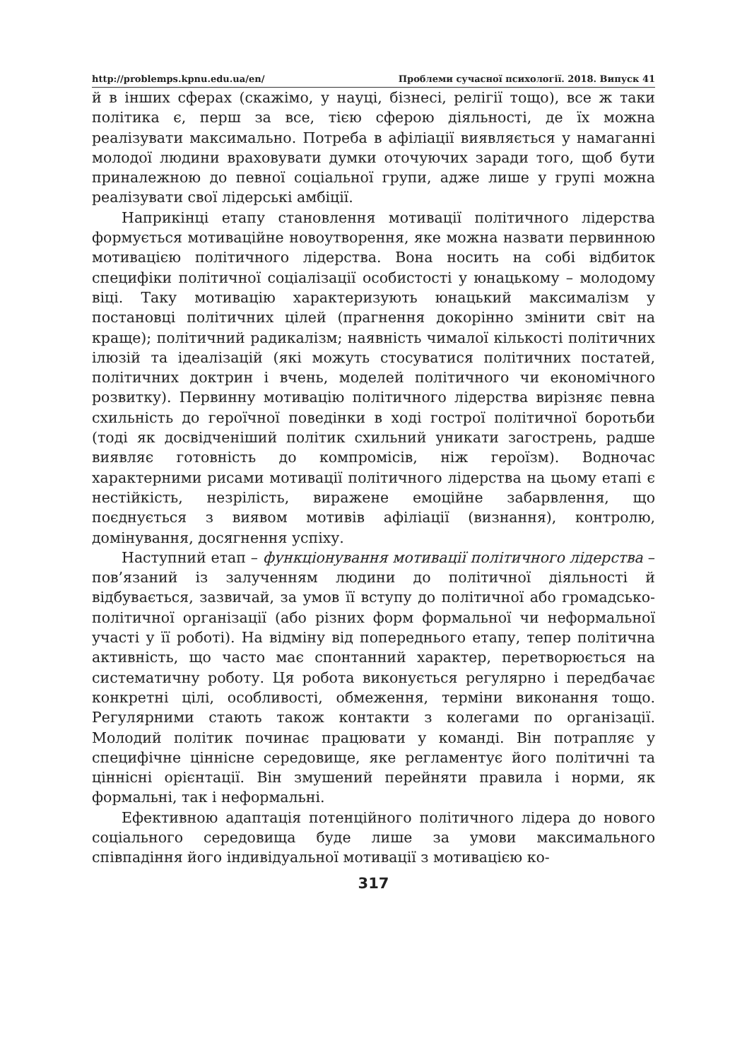http://problemps.kpnu.edu.ua/en/ Проблеми сучасної психології. 2018. Випуск 41
й в інших сферах (скажімо, у науці, бізнесі, релігії тощо), все ж таки політика є, перш за все, тією сферою діяльності, де їх можна реалізувати максимально. Потреба в афіліації виявляється у намаганні молодої людини враховувати думки оточуючих заради того, щоб бути приналежною до певної соціальної групи, адже лише у групі можна реалізувати свої лідерські амбіції.
Наприкінці етапу становлення мотивації політичного лідерства формується мотиваційне новоутворення, яке можна назвати первинною мотивацією політичного лідерства. Вона носить на собі відбиток специфіки політичної соціалізації особистості у юнацькому – молодому віці. Таку мотивацію характеризують юнацький максималізм у постановці політичних цілей (прагнення докорінно змінити світ на краще); політичний радикалізм; наявність чималої кількості політичних ілюзій та ідеалізацій (які можуть стосуватися політичних постатей, політичних доктрин і вчень, моделей політичного чи економічного розвитку). Первинну мотивацію політичного лідерства вирізняє певна схильність до героїчної поведінки в ході гострої політичної боротьби (тоді як досвідченіший політик схильний уникати загострень, радше виявляє готовність до компромісів, ніж героїзм). Водночас характерними рисами мотивації політичного лідерства на цьому етапі є нестійкість, незрілість, виражене емоційне забарвлення, що поєднується з виявом мотивів афіліації (визнання), контролю, домінування, досягнення успіху.
Наступний етап – функціонування мотивації політичного лідерства – пов’язаний із залученням людини до політичної діяльності й відбувається, зазвичай, за умов її вступу до політичної або громадсько-політичної організації (або різних форм формальної чи неформальної участі у її роботі). На відміну від попереднього етапу, тепер політична активність, що часто має спонтанний характер, перетворюється на систематичну роботу. Ця робота виконується регулярно і передбачає конкретні цілі, особливості, обмеження, терміни виконання тощо. Регулярними стають також контакти з колегами по організації. Молодий політик починає працювати у команді. Він потрапляє у специфічне ціннісне середовище, яке регламентує його політичні та ціннісні орієнтації. Він змушений перейняти правила і норми, як формальні, так і неформальні.
Ефективною адаптація потенційного політичного лідера до нового соціального середовища буде лише за умови максимального співпадіння його індивідуальної мотивації з мотивацією ко-
317